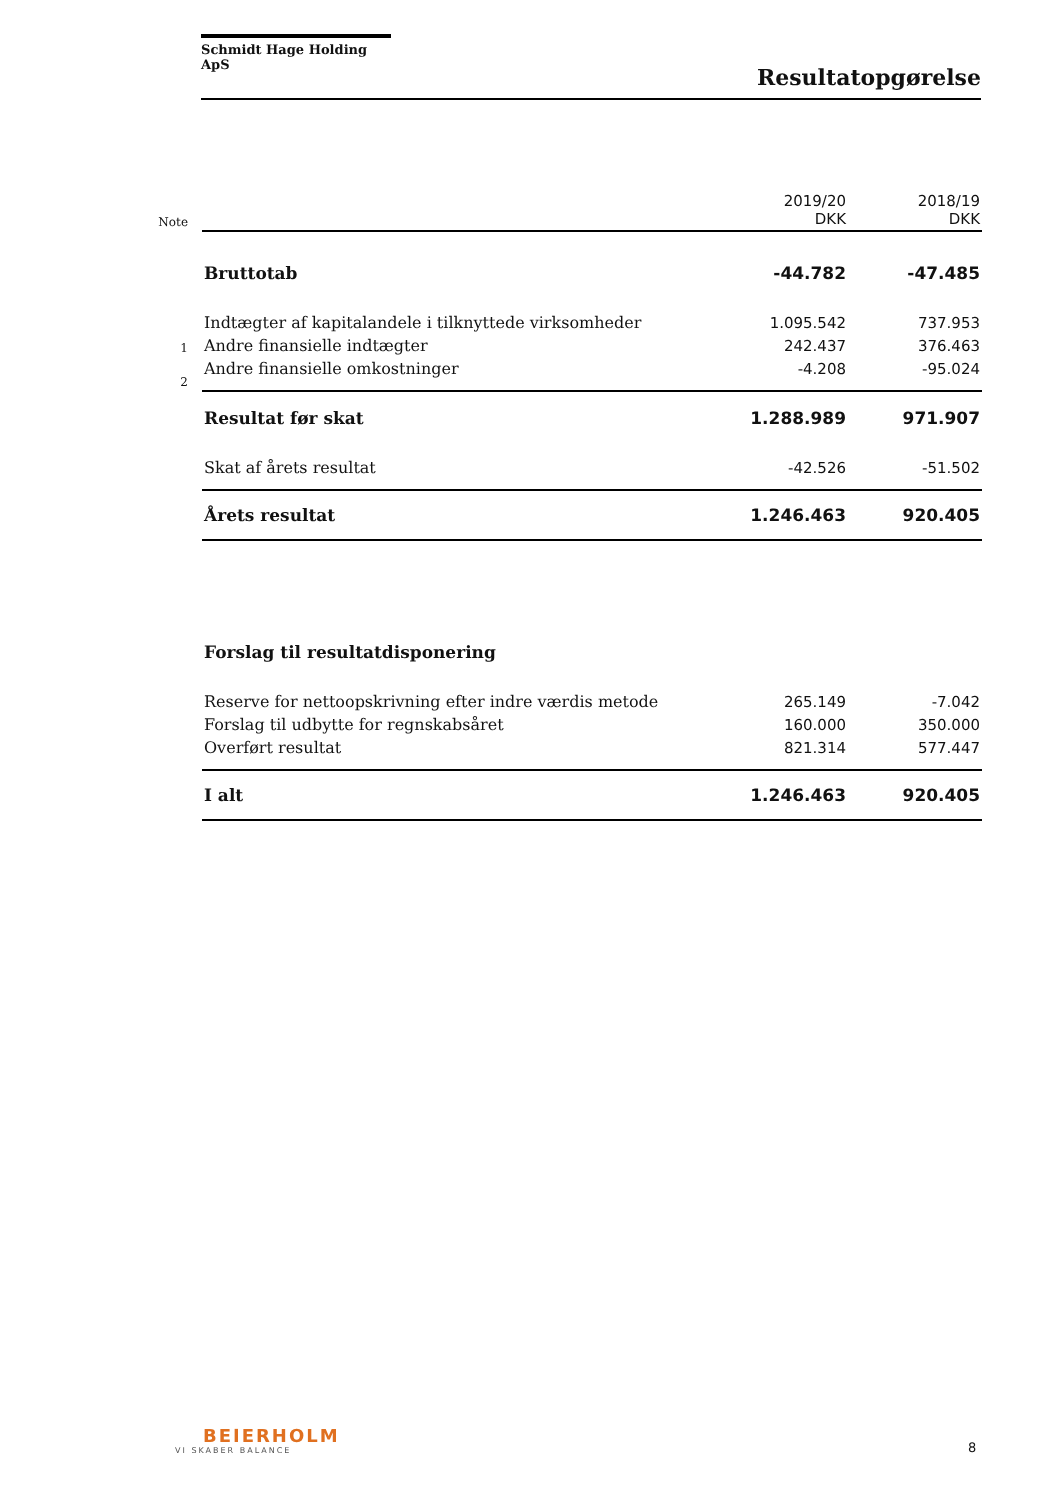Schmidt Hage Holding ApS
Resultatopgørelse
| Note | | 2019/20 DKK | 2018/19 DKK |
| | Bruttotab | -44.782 | -47.485 |
| | Indtægter af kapitalandele i tilknyttede virksomheder | 1.095.542 | 737.953 |
| 1 | Andre finansielle indtægter | 242.437 | 376.463 |
| 2 | Andre finansielle omkostninger | -4.208 | -95.024 |
| | Resultat før skat | 1.288.989 | 971.907 |
| | Skat af årets resultat | -42.526 | -51.502 |
| | Årets resultat | 1.246.463 | 920.405 |
| | Forslag til resultatdisponering | | |
| | Reserve for nettoopskrivning efter indre værdis metode | 265.149 | -7.042 |
| | Forslag til udbytte for regnskabsåret | 160.000 | 350.000 |
| | Overført resultat | 821.314 | 577.447 |
| | I alt | 1.246.463 | 920.405 |
BEIERHOLM
VI SKABER BALANCE
8